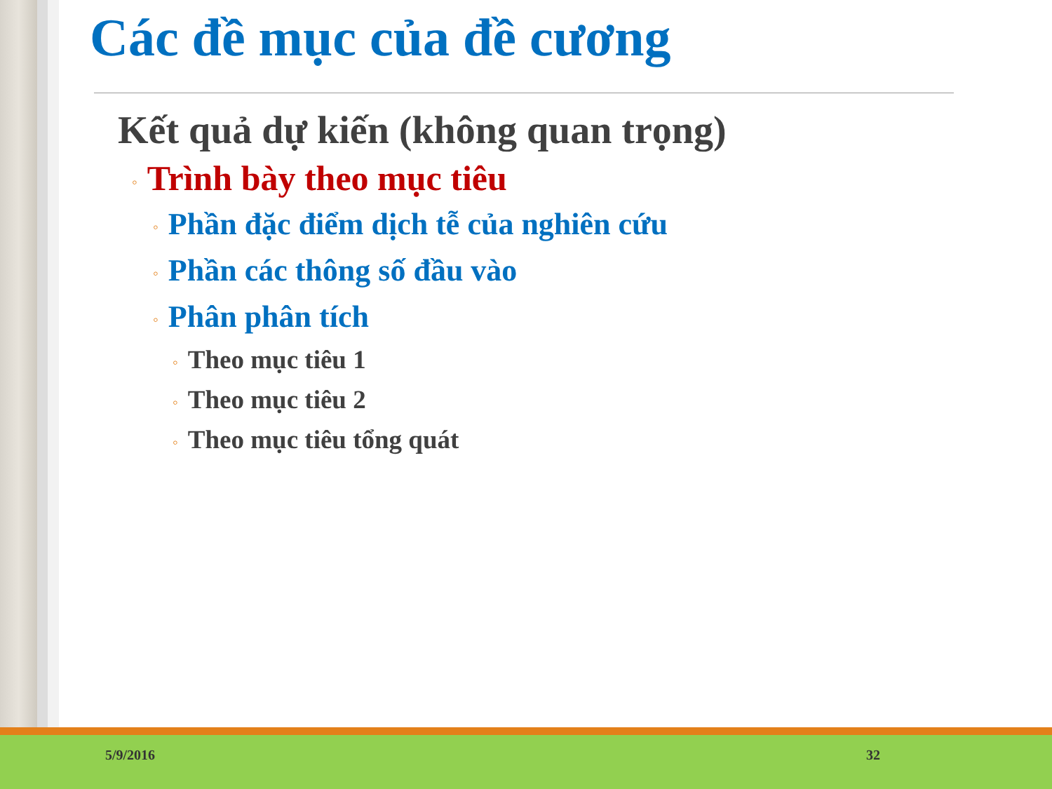Các đề mục của đề cương
Kết quả dự kiến (không quan trọng)
◦ Trình bày theo mục tiêu
◦ Phần đặc điểm dịch tễ của nghiên cứu
◦ Phần các thông số đầu vào
◦ Phân phân tích
◦ Theo mục tiêu 1
◦ Theo mục tiêu 2
◦ Theo mục tiêu tổng quát
5/9/2016 32